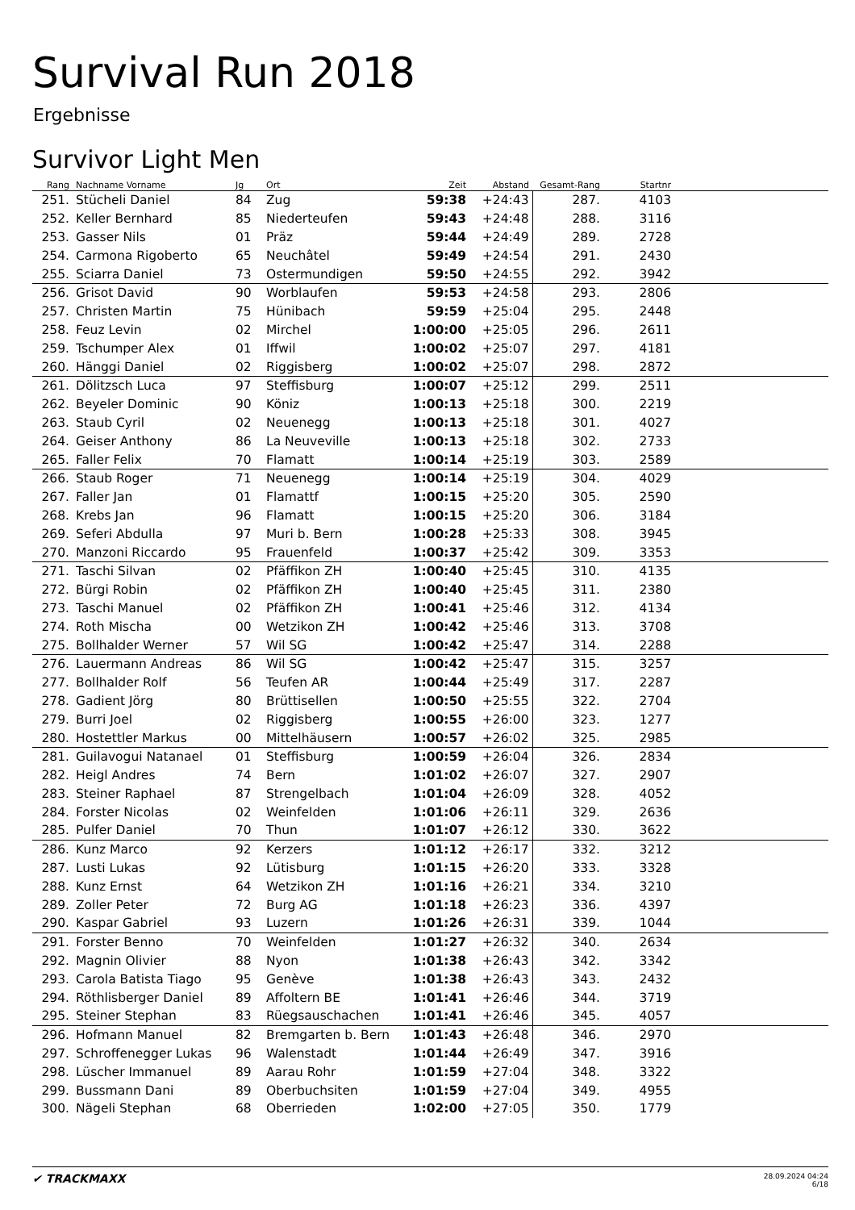Survival Run 2018
Ergebnisse
Survivor Light Men
| Rang | Nachname Vorname | Jg | Ort | Zeit | Abstand | Gesamt-Rang | Startnr | |
| --- | --- | --- | --- | --- | --- | --- | --- | --- |
| 251. | Stücheli Daniel | 84 | Zug | 59:38 | +24:43 | 287. | 4103 | |
| 252. | Keller Bernhard | 85 | Niederteufen | 59:43 | +24:48 | 288. | 3116 | |
| 253. | Gasser Nils | 01 | Präz | 59:44 | +24:49 | 289. | 2728 | |
| 254. | Carmona Rigoberto | 65 | Neuchâtel | 59:49 | +24:54 | 291. | 2430 | |
| 255. | Sciarra Daniel | 73 | Ostermundigen | 59:50 | +24:55 | 292. | 3942 | |
| 256. | Grisot David | 90 | Worblaufen | 59:53 | +24:58 | 293. | 2806 | |
| 257. | Christen Martin | 75 | Hünibach | 59:59 | +25:04 | 295. | 2448 | |
| 258. | Feuz Levin | 02 | Mirchel | 1:00:00 | +25:05 | 296. | 2611 | |
| 259. | Tschumper Alex | 01 | Iffwil | 1:00:02 | +25:07 | 297. | 4181 | |
| 260. | Hänggi Daniel | 02 | Riggisberg | 1:00:02 | +25:07 | 298. | 2872 | |
| 261. | Dölitzsch Luca | 97 | Steffisburg | 1:00:07 | +25:12 | 299. | 2511 | |
| 262. | Beyeler Dominic | 90 | Köniz | 1:00:13 | +25:18 | 300. | 2219 | |
| 263. | Staub Cyril | 02 | Neuenegg | 1:00:13 | +25:18 | 301. | 4027 | |
| 264. | Geiser Anthony | 86 | La Neuveville | 1:00:13 | +25:18 | 302. | 2733 | |
| 265. | Faller Felix | 70 | Flamatt | 1:00:14 | +25:19 | 303. | 2589 | |
| 266. | Staub Roger | 71 | Neuenegg | 1:00:14 | +25:19 | 304. | 4029 | |
| 267. | Faller Jan | 01 | Flamattf | 1:00:15 | +25:20 | 305. | 2590 | |
| 268. | Krebs Jan | 96 | Flamatt | 1:00:15 | +25:20 | 306. | 3184 | |
| 269. | Seferi Abdulla | 97 | Muri b. Bern | 1:00:28 | +25:33 | 308. | 3945 | |
| 270. | Manzoni Riccardo | 95 | Frauenfeld | 1:00:37 | +25:42 | 309. | 3353 | |
| 271. | Taschi Silvan | 02 | Pfäffikon ZH | 1:00:40 | +25:45 | 310. | 4135 | |
| 272. | Bürgi Robin | 02 | Pfäffikon ZH | 1:00:40 | +25:45 | 311. | 2380 | |
| 273. | Taschi Manuel | 02 | Pfäffikon ZH | 1:00:41 | +25:46 | 312. | 4134 | |
| 274. | Roth Mischa | 00 | Wetzikon ZH | 1:00:42 | +25:46 | 313. | 3708 | |
| 275. | Bollhalder Werner | 57 | Wil SG | 1:00:42 | +25:47 | 314. | 2288 | |
| 276. | Lauermann Andreas | 86 | Wil SG | 1:00:42 | +25:47 | 315. | 3257 | |
| 277. | Bollhalder Rolf | 56 | Teufen AR | 1:00:44 | +25:49 | 317. | 2287 | |
| 278. | Gadient Jörg | 80 | Brüttisellen | 1:00:50 | +25:55 | 322. | 2704 | |
| 279. | Burri Joel | 02 | Riggisberg | 1:00:55 | +26:00 | 323. | 1277 | |
| 280. | Hostettler Markus | 00 | Mittelhäusern | 1:00:57 | +26:02 | 325. | 2985 | |
| 281. | Guilavogui Natanael | 01 | Steffisburg | 1:00:59 | +26:04 | 326. | 2834 | |
| 282. | Heigl Andres | 74 | Bern | 1:01:02 | +26:07 | 327. | 2907 | |
| 283. | Steiner Raphael | 87 | Strengelbach | 1:01:04 | +26:09 | 328. | 4052 | |
| 284. | Forster Nicolas | 02 | Weinfelden | 1:01:06 | +26:11 | 329. | 2636 | |
| 285. | Pulfer Daniel | 70 | Thun | 1:01:07 | +26:12 | 330. | 3622 | |
| 286. | Kunz Marco | 92 | Kerzers | 1:01:12 | +26:17 | 332. | 3212 | |
| 287. | Lusti Lukas | 92 | Lütisburg | 1:01:15 | +26:20 | 333. | 3328 | |
| 288. | Kunz Ernst | 64 | Wetzikon ZH | 1:01:16 | +26:21 | 334. | 3210 | |
| 289. | Zoller Peter | 72 | Burg AG | 1:01:18 | +26:23 | 336. | 4397 | |
| 290. | Kaspar Gabriel | 93 | Luzern | 1:01:26 | +26:31 | 339. | 1044 | |
| 291. | Forster Benno | 70 | Weinfelden | 1:01:27 | +26:32 | 340. | 2634 | |
| 292. | Magnin Olivier | 88 | Nyon | 1:01:38 | +26:43 | 342. | 3342 | |
| 293. | Carola Batista Tiago | 95 | Genève | 1:01:38 | +26:43 | 343. | 2432 | |
| 294. | Röthlisberger Daniel | 89 | Affoltern BE | 1:01:41 | +26:46 | 344. | 3719 | |
| 295. | Steiner Stephan | 83 | Rüegsauschachen | 1:01:41 | +26:46 | 345. | 4057 | |
| 296. | Hofmann Manuel | 82 | Bremgarten b. Bern | 1:01:43 | +26:48 | 346. | 2970 | |
| 297. | Schroffenegger Lukas | 96 | Walenstadt | 1:01:44 | +26:49 | 347. | 3916 | |
| 298. | Lüscher Immanuel | 89 | Aarau Rohr | 1:01:59 | +27:04 | 348. | 3322 | |
| 299. | Bussmann Dani | 89 | Oberbuchsiten | 1:01:59 | +27:04 | 349. | 4955 | |
| 300. | Nägeli Stephan | 68 | Oberrieden | 1:02:00 | +27:05 | 350. | 1779 | |
✔ TRACKMAXX
28.09.2024 04:24
6/18